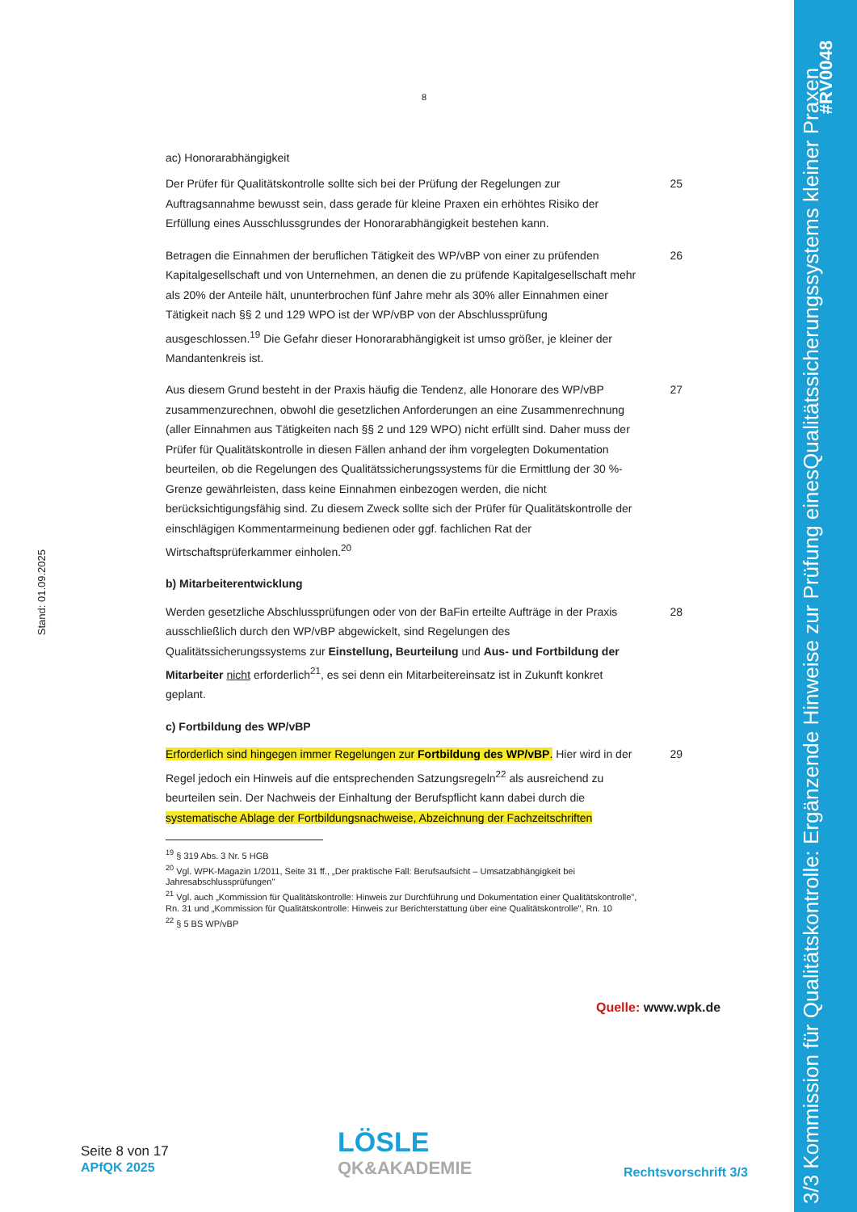3/3 Kommission für Qualitätskontrolle: Ergänzende Hinweise zur Prüfung einesQualitätssicherungssystems kleiner Praxen
#RV0048
Stand: 01.09.2025
8
ac) Honorarabhängigkeit
Der Prüfer für Qualitätskontrolle sollte sich bei der Prüfung der Regelungen zur Auftragsannahme bewusst sein, dass gerade für kleine Praxen ein erhöhtes Risiko der Erfüllung eines Ausschlussgrundes der Honorarabhängigkeit bestehen kann.
25
Betragen die Einnahmen der beruflichen Tätigkeit des WP/vBP von einer zu prüfenden Kapitalgesellschaft und von Unternehmen, an denen die zu prüfende Kapitalgesellschaft mehr als 20% der Anteile hält, ununterbrochen fünf Jahre mehr als 30% aller Einnahmen einer Tätigkeit nach §§ 2 und 129 WPO ist der WP/vBP von der Abschlussprüfung ausgeschlossen.<sup>19</sup> Die Gefahr dieser Honorarabhängigkeit ist umso größer, je kleiner der Mandantenkreis ist.
26
Aus diesem Grund besteht in der Praxis häufig die Tendenz, alle Honorare des WP/vBP zusammenzurechnen, obwohl die gesetzlichen Anforderungen an eine Zusammenrechnung (aller Einnahmen aus Tätigkeiten nach §§ 2 und 129 WPO) nicht erfüllt sind. Daher muss der Prüfer für Qualitätskontrolle in diesen Fällen anhand der ihm vorgelegten Dokumentation beurteilen, ob die Regelungen des Qualitätssicherungssystems für die Ermittlung der 30 %-Grenze gewährleisten, dass keine Einnahmen einbezogen werden, die nicht berücksichtigungsfähig sind. Zu diesem Zweck sollte sich der Prüfer für Qualitätskontrolle der einschlägigen Kommentarmeinung bedienen oder ggf. fachlichen Rat der Wirtschaftsprüferkammer einholen.<sup>20</sup>
27
b) Mitarbeiterentwicklung
Werden gesetzliche Abschlussprüfungen oder von der BaFin erteilte Aufträge in der Praxis ausschließlich durch den WP/vBP abgewickelt, sind Regelungen des Qualitätssicherungssystems zur Einstellung, Beurteilung und Aus- und Fortbildung der Mitarbeiter nicht erforderlich<sup>21</sup>, es sei denn ein Mitarbeitereinsatz ist in Zukunft konkret geplant.
28
c) Fortbildung des WP/vBP
Erforderlich sind hingegen immer Regelungen zur Fortbildung des WP/vBP. Hier wird in der Regel jedoch ein Hinweis auf die entsprechenden Satzungsregeln<sup>22</sup> als ausreichend zu beurteilen sein. Der Nachweis der Einhaltung der Berufspflicht kann dabei durch die systematische Ablage der Fortbildungsnachweise, Abzeichnung der Fachzeitschriften
29
<sup>19</sup> § 319 Abs. 3 Nr. 5 HGB
<sup>20</sup> Vgl. WPK-Magazin 1/2011, Seite 31 ff., „Der praktische Fall: Berufsaufsicht – Umsatzabhängigkeit bei Jahresabschlussprüfungen"
<sup>21</sup> Vgl. auch „Kommission für Qualitätskontrolle: Hinweis zur Durchführung und Dokumentation einer Qualitätskontrolle", Rn. 31 und „Kommission für Qualitätskontrolle: Hinweis zur Berichterstattung über eine Qualitätskontrolle", Rn. 10
<sup>22</sup> § 5 BS WP/vBP
Quelle: www.wpk.de
Seite 8 von 17
APfQK 2025
LÖSLE
QK&AKADEMIE
Rechtsvorschrift 3/3